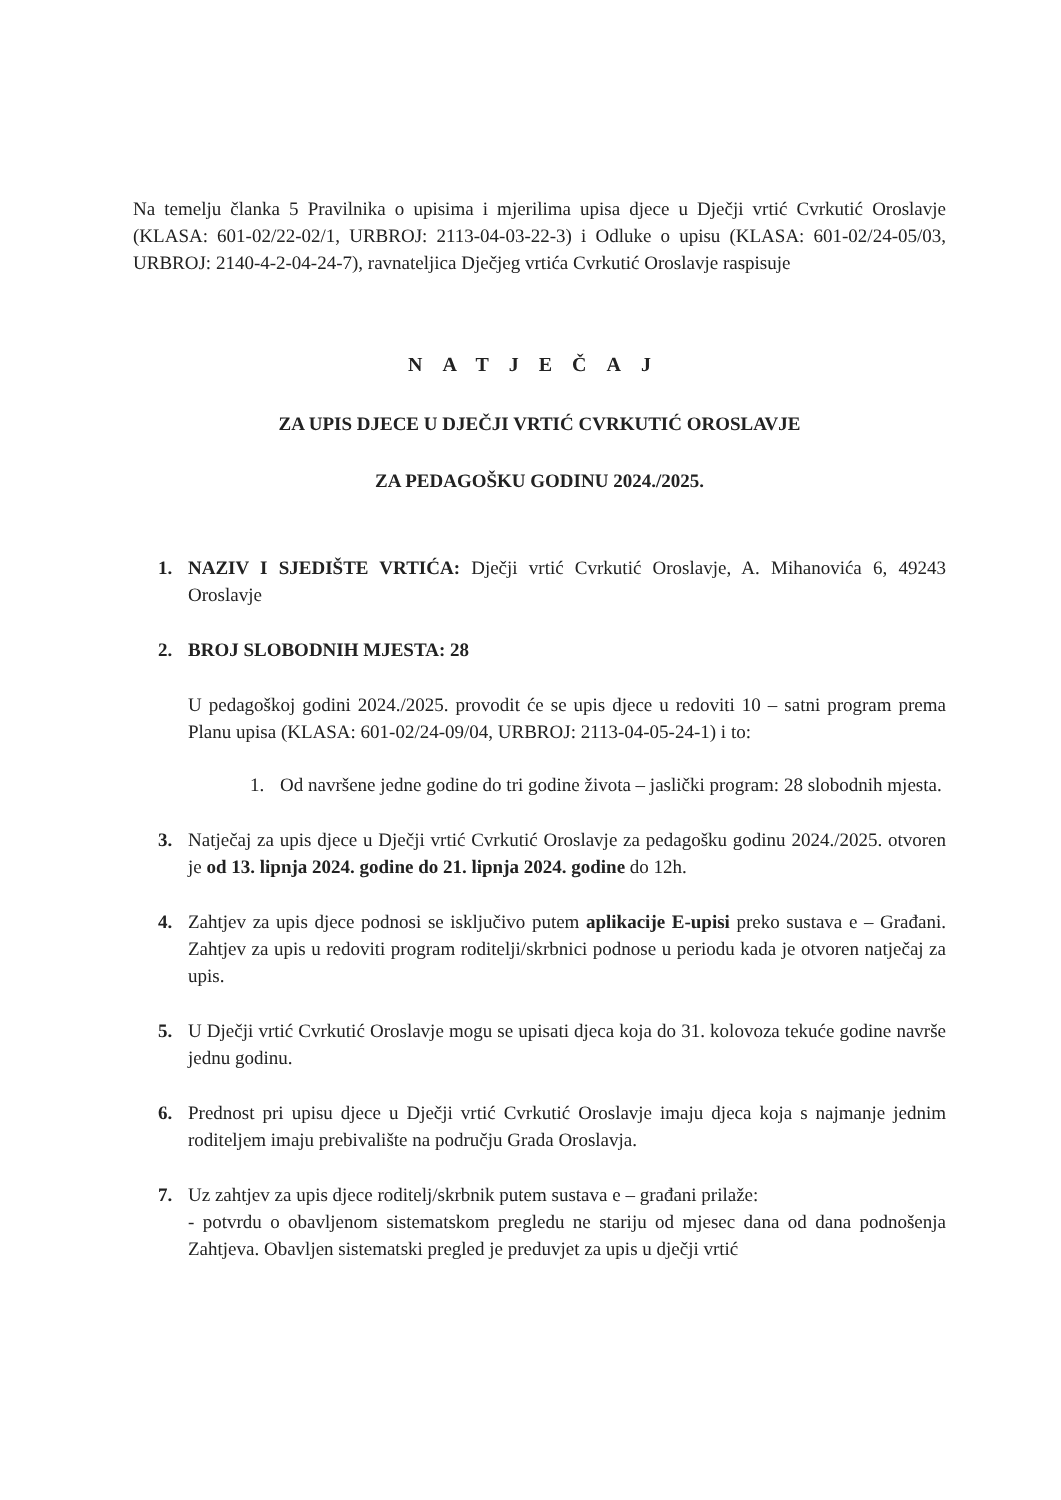Na temelju članka 5 Pravilnika o upisima i mjerilima upisa djece u Dječji vrtić Cvrkutić Oroslavje (KLASA: 601-02/22-02/1, URBROJ: 2113-04-03-22-3) i Odluke o upisu (KLASA: 601-02/24-05/03, URBROJ: 2140-4-2-04-24-7), ravnateljica Dječjeg vrtića Cvrkutić Oroslavje raspisuje
NATJEČAJ
ZA UPIS DJECE U DJEČJI VRTIĆ CVRKUTIĆ OROSLAVJE
ZA PEDAGOŠKU GODINU 2024./2025.
1. NAZIV I SJEDIŠTE VRTIĆA: Dječji vrtić Cvrkutić Oroslavje, A. Mihanovića 6, 49243 Oroslavje
2. BROJ SLOBODNIH MJESTA: 28
U pedagoškoj godini 2024./2025. provodit će se upis djece u redoviti 10 – satni program prema Planu upisa (KLASA: 601-02/24-09/04, URBROJ: 2113-04-05-24-1) i to:
1. Od navršene jedne godine do tri godine života – jaslički program: 28 slobodnih mjesta.
3. Natječaj za upis djece u Dječji vrtić Cvrkutić Oroslavje za pedagošku godinu 2024./2025. otvoren je od 13. lipnja 2024. godine do 21. lipnja 2024. godine do 12h.
4. Zahtjev za upis djece podnosi se isključivo putem aplikacije E-upisi preko sustava e – Građani. Zahtjev za upis u redoviti program roditelji/skrbnici podnose u periodu kada je otvoren natječaj za upis.
5. U Dječji vrtić Cvrkutić Oroslavje mogu se upisati djeca koja do 31. kolovoza tekuće godine navrše jednu godinu.
6. Prednost pri upisu djece u Dječji vrtić Cvrkutić Oroslavje imaju djeca koja s najmanje jednim roditeljem imaju prebivalište na području Grada Oroslavja.
7. Uz zahtjev za upis djece roditelj/skrbnik putem sustava e – građani prilaže:
- potvrdu o obavljenom sistematskom pregledu ne stariju od mjesec dana od dana podnošenja Zahtjeva. Obavljen sistematski pregled je preduvjet za upis u dječji vrtić